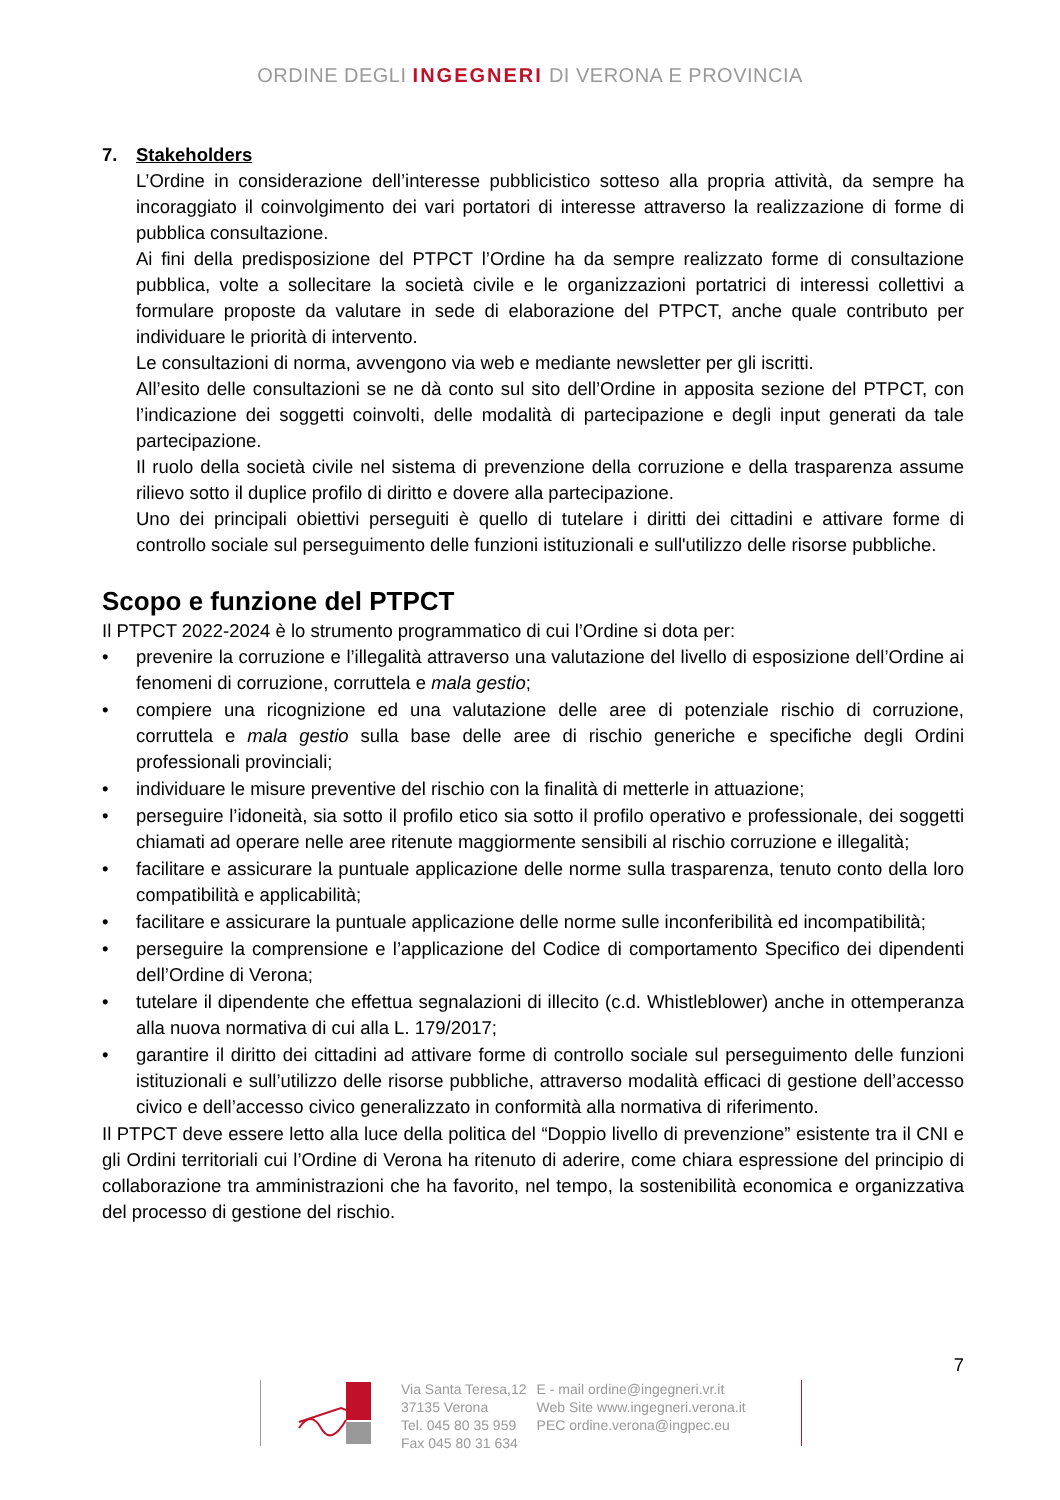ORDINE DEGLI INGEGNERI DI VERONA E PROVINCIA
7. Stakeholders
L’Ordine in considerazione dell’interesse pubblicistico sotteso alla propria attività, da sempre ha incoraggiato il coinvolgimento dei vari portatori di interesse attraverso la realizzazione di forme di pubblica consultazione.
Ai fini della predisposizione del PTPCT l’Ordine ha da sempre realizzato forme di consultazione pubblica, volte a sollecitare la società civile e le organizzazioni portatrici di interessi collettivi a formulare proposte da valutare in sede di elaborazione del PTPCT, anche quale contributo per individuare le priorità di intervento.
Le consultazioni di norma, avvengono via web e mediante newsletter per gli iscritti.
All’esito delle consultazioni se ne dà conto sul sito dell’Ordine in apposita sezione del PTPCT, con l’indicazione dei soggetti coinvolti, delle modalità di partecipazione e degli input generati da tale partecipazione.
Il ruolo della società civile nel sistema di prevenzione della corruzione e della trasparenza assume rilievo sotto il duplice profilo di diritto e dovere alla partecipazione.
Uno dei principali obiettivi perseguiti è quello di tutelare i diritti dei cittadini e attivare forme di controllo sociale sul perseguimento delle funzioni istituzionali e sull'utilizzo delle risorse pubbliche.
Scopo e funzione del PTPCT
Il PTPCT 2022-2024 è lo strumento programmatico di cui l’Ordine si dota per:
• prevenire la corruzione e l’illegalità attraverso una valutazione del livello di esposizione dell’Ordine ai fenomeni di corruzione, corruttela e mala gestio;
• compiere una ricognizione ed una valutazione delle aree di potenziale rischio di corruzione, corruttela e mala gestio sulla base delle aree di rischio generiche e specifiche degli Ordini professionali provinciali;
• individuare le misure preventive del rischio con la finalità di metterle in attuazione;
• perseguire l’idoneità, sia sotto il profilo etico sia sotto il profilo operativo e professionale, dei soggetti chiamati ad operare nelle aree ritenute maggiormente sensibili al rischio corruzione e illegalità;
• facilitare e assicurare la puntuale applicazione delle norme sulla trasparenza, tenuto conto della loro compatibilità e applicabilità;
• facilitare e assicurare la puntuale applicazione delle norme sulle inconferibilità ed incompatibilità;
• perseguire la comprensione e l’applicazione del Codice di comportamento Specifico dei dipendenti dell’Ordine di Verona;
• tutelare il dipendente che effettua segnalazioni di illecito (c.d. Whistleblower) anche in ottemperanza alla nuova normativa di cui alla L. 179/2017;
• garantire il diritto dei cittadini ad attivare forme di controllo sociale sul perseguimento delle funzioni istituzionali e sull’utilizzo delle risorse pubbliche, attraverso modalità efficaci di gestione dell’accesso civico e dell’accesso civico generalizzato in conformità alla normativa di riferimento.
Il PTPCT deve essere letto alla luce della politica del “Doppio livello di prevenzione” esistente tra il CNI e gli Ordini territoriali cui l’Ordine di Verona ha ritenuto di aderire, come chiara espressione del principio di collaborazione tra amministrazioni che ha favorito, nel tempo, la sostenibilità economica e organizzativa del processo di gestione del rischio.
7
Via Santa Teresa,12
37135 Verona
Tel. 045 80 35 959
Fax 045 80 31 634
E - mail ordine@ingegneri.vr.it
Web Site www.ingegneri.verona.it
PEC ordine.verona@ingpec.eu